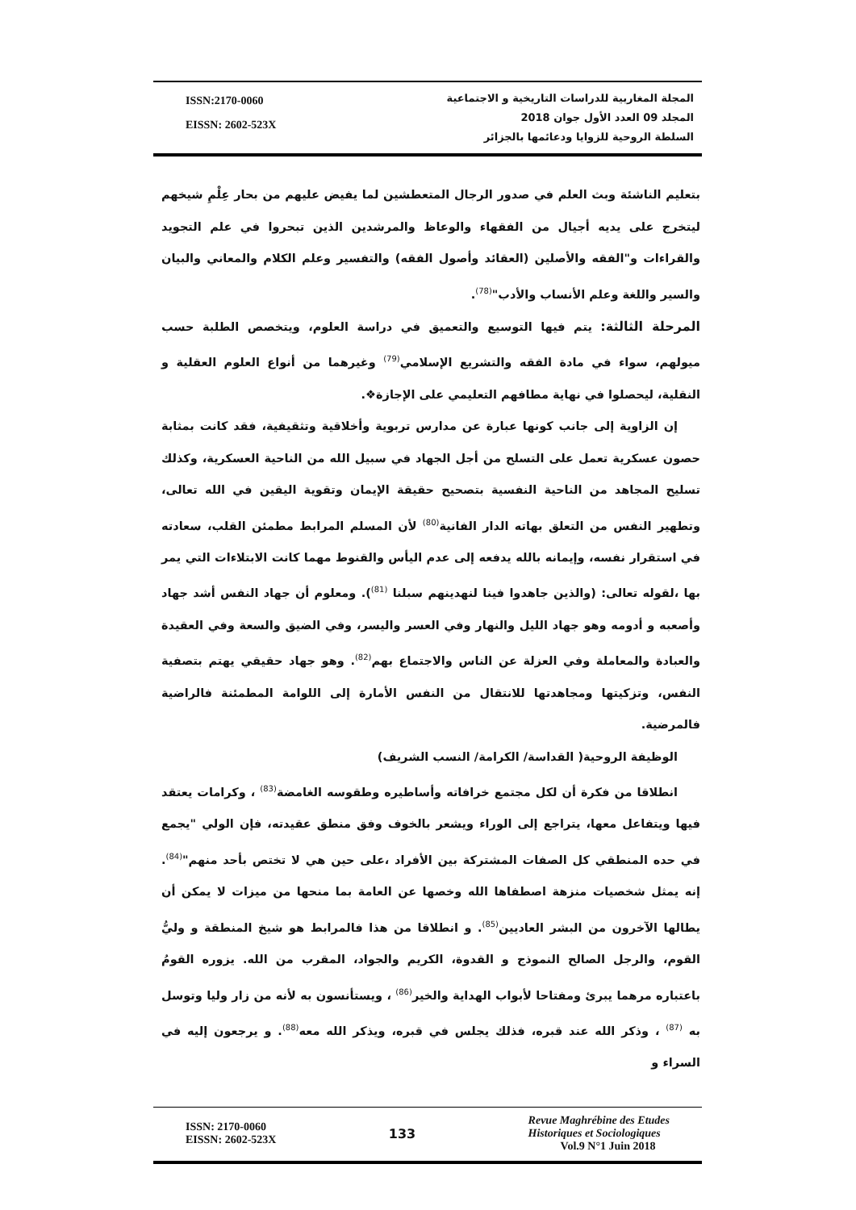ISSN:2170-0060
EISSN: 2602-523X
المجلة المغاربية للدراسات التاريخية و الاجتماعية
المجلد 09 العدد الأول جوان 2018
السلطة الروحية للزوايا ودعائمها بالجزائر
بتعليم الناشئة وبث العلم في صدور الرجال المتعطشين لما يفيض عليهم من بحار عِلْمِ شيخهم ليتخرج على يديه أجيال من الفقهاء والوعاظ والمرشدين الذين تبحروا في علم التجويد والقراءات و"الفقه والأصلين (العقائد وأصول الفقه) والتفسير وعلم الكلام والمعاني والبيان والسير واللغة وعلم الأنساب والأدب"<sup>(78)</sup>.
المرحلة الثالثة: يتم فيها التوسيع والتعميق في دراسة العلوم، ويتخصص الطلبة حسب ميولهم، سواء في مادة الفقه والتشريع الإسلامي<sup>(79)</sup> وغيرهما من أنواع العلوم العقلية و النقلية، ليحصلوا في نهاية مطافهم التعليمي على الإجازة❖.
إن الزاوية إلى جانب كونها عبارة عن مدارس تربوية وأخلاقية وتثقيفية، فقد كانت بمثابة حصون عسكرية تعمل على التسلح من أجل الجهاد في سبيل الله من الناحية العسكرية، وكذلك تسليح المجاهد من الناحية النفسية بتصحيح حقيقة الإيمان وتقوية اليقين في الله تعالى، وتطهير النفس من التعلق بهاته الدار الفانية<sup>(80)</sup> لأن المسلم المرابط مطمئن القلب، سعادته في استقرار نفسه، وإيمانه بالله يدفعه إلى عدم اليأس والقنوط مهما كانت الابتلاءات التي يمر بها ،لقوله تعالى: (والذين جاهدوا فينا لنهدينهم سبلنا <sup>(81)</sup>). ومعلوم أن جهاد النفس أشد جهاد وأصعبه و أدومه وهو جهاد الليل والنهار وفي العسر واليسر، وفي الضيق والسعة وفي العقيدة والعبادة والمعاملة وفي العزلة عن الناس والاجتماع بهم<sup>(82)</sup>. وهو جهاد حقيقي يهتم بتصفية النفس، وتزكيتها ومجاهدتها للانتقال من النفس الأمارة إلى اللوامة المطمئنة فالراضية فالمرضية.
الوظيفة الروحية( القداسة/ الكرامة/ النسب الشريف)
انطلاقا من فكرة أن لكل مجتمع خرافاته وأساطيره وطقوسه الغامضة<sup>(83)</sup> ، وكرامات يعتقد فيها ويتفاعل معها، يتراجع إلى الوراء ويشعر بالخوف وفق منطق عقيدته، فإن الولي "يجمع في حده المنطقي كل الصفات المشتركة بين الأفراد ،على حين هي لا تختص بأحد منهم"<sup>(84)</sup>. إنه يمثل شخصيات منزهة اصطفاها الله وخصها عن العامة بما منحها من ميزات لا يمكن أن يطالها الآخرون من البشر العاديين<sup>(85)</sup>. و انطلاقا من هذا فالمرابط هو شيخ المنطقة و وليُّ القوم، والرجل الصالح النموذج و القدوة، الكريم والجواد، المقرب من الله. يزوره القومُ باعتباره مرهما يبرئ ومفتاحا لأبواب الهداية والخير<sup>(86)</sup> ، ويستأنسون به لأنه من زار وليا وتوسل به <sup>(87)</sup> ، وذكر الله عند قبره، فذلك يجلس في قبره، ويذكر الله معه<sup>(88)</sup>. و يرجعون إليه في السراء و
ISSN: 2170-0060
EISSN: 2602-523X
133
Revue Maghrébine des Etudes
Historiques et Sociologiques
Vol.9 N°1 Juin 2018